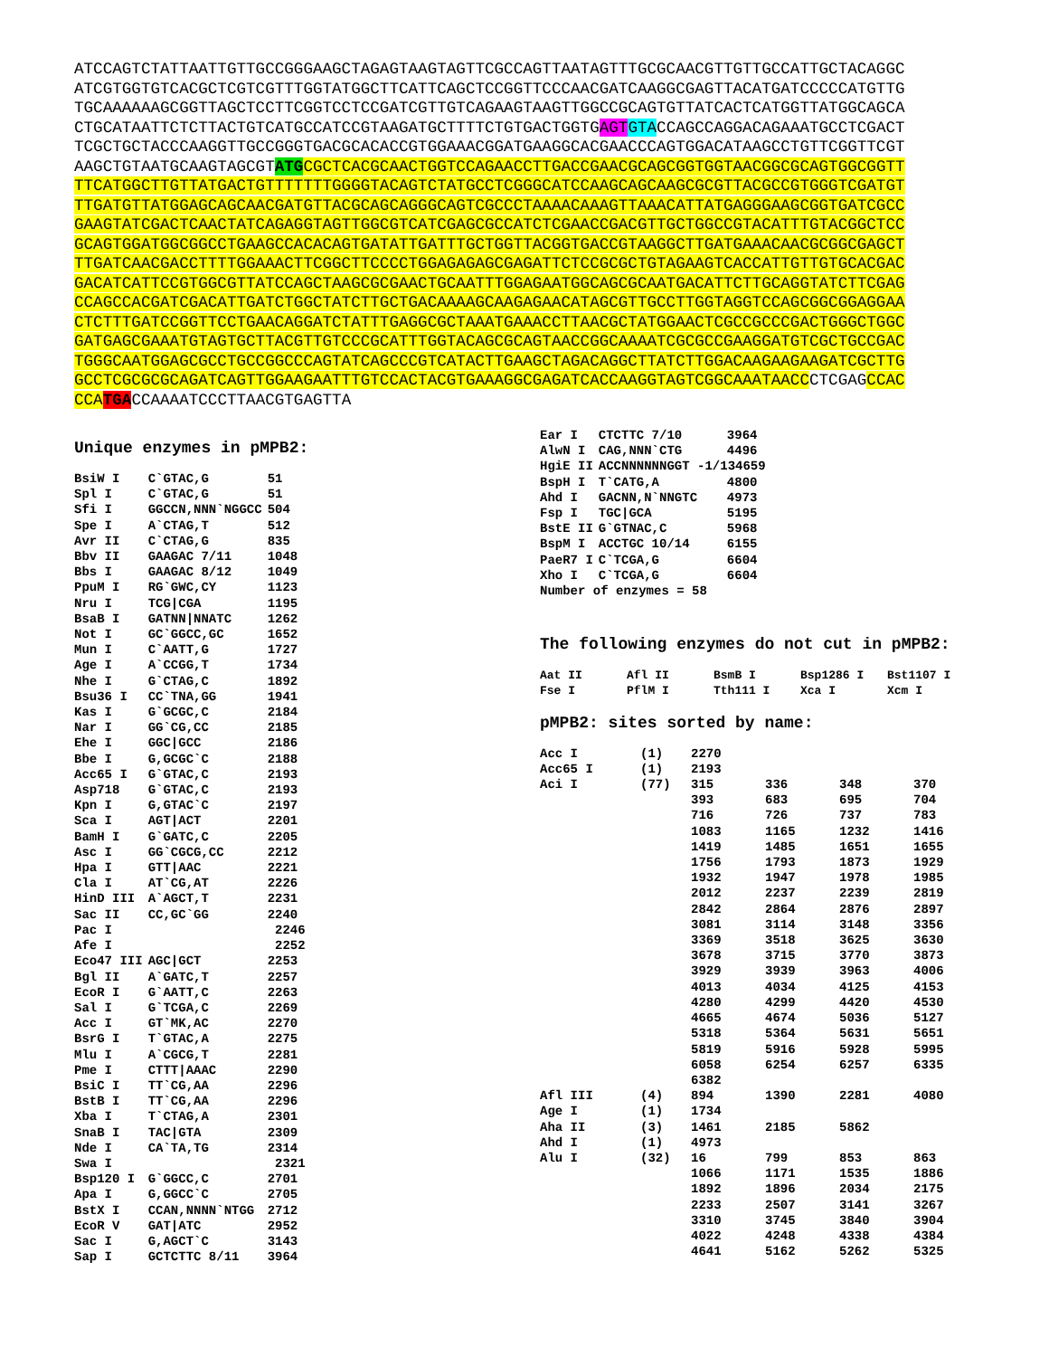ATCCAGTCTATTAATTGTTGCCGGGAAGCTAGAGTAAGTAGTTCGCCAGTTAATAGTTTGCGCAACGTTGTTGCCATTGCTACAGGC ATCGTGGTGTCACGCTCGTCGTTTGGTATGGCTTCATTCAGCTCCGGTTCCCAACGATCAAGGCGAGTTACATGATCCCCCATGTTG TGCAAAAAAGCGGTTAGCTCCTTCGGTCCTCCGATCGTTGTCAGAAGTAAGTTGGCCGCAGTGTTATCACTCATGGTTATGGCAGCA CTGCATAATTCTCTTACTGTCATGCCATCCGTAAGATGCTTTTCTGTGACTGGTGAGT GTACCAGCCAGGACAGAAATGCCTCGACT TCGCTGCTACCCAAGGTTGCCGGGTGACGCACACCGTGGAAACGGATGAAGGCACGAACCCAGTGGACATAAGCCTGTTCGGTTCGT AAGCTGTAATGCAAGTAGCGTATG CGCTCACGCAACTGGTCCAGAACCTTGACCGAACGCAGCGGTGGTAACGGCGCAGTGGCGGTT TTCATGGCTTGTTATGACTGTTTTTTTGGGGTACAGTCTATGCCTCGGGCATCCAAGCAGCAAGCGCGTTACGCCGTGGGTCGATGT TTGATGTTATGGAGCAGCAACGATGTTACGCAGCAGGGCAGTCGCCCTAAAACAAAGTTAAACATTATGAGGGAAGCGGTGATCGCC GAAGTATCGACTCAACTATCAGAGGTAGTTGGCGTCATCGAGCGCCATCTCGAACCGACGTTGCTGGCCGTACATTTGTACGGCTCC GCAGTGGATGGCGGCCTGAAGCCACACAGTGATATTGATTTGCTGGTTACGGTGACCGTAAGGCTTGATGAAACAACGCGGCGAGCT TTGATCAACGACCTTTTGGAAACTTCGGCTTCCCCTGGAGAGAGCGAGATTCTCCGCGCTGTAGAAGTCACCATTGTTGTGCACGAC GACATCATTCCGTGGCGTTATCCAGCTAAGCGCGAACTGCAATTTGGAGAATGGCAGCGCAATGACATTCTTGCAGGTATCTTCGAG CCAGCCACGATCGACATTGATCTGGCTATCTTGCTGACAAAAGCAAGAGAACATAGCGTTGCCTTGGTAGGTCCAGCGGCGGAGGAA CTCTTTGATCCGGTTCCTGAACAGGATCTATTTGAGGCGCTAAATGAAACCTTAACGCTATGGAACTCGCCGCCCGACTGGGCTGGC GATGAGCGAAATGTAGTGCTTACGTTGTCCCGCATTTGGTACAGCGCAGTAACCGGCAAAATCGCGCCGAAGGATGTCGCTGCCGAC TGGGCAATGGAGCGCCTGCCGGCCCAGTATCAGCCCGTCATACTTGAAGCTAGACAGGCTTATCTTGGACAAGAAGAAGATCGCTTG GCCTCGCGCGCAGATCAGTTGGAAGAATTTGTCCACTACGTGAAAGGCGAGATCACCAAGGTAGTCGGCAAATAACCCTCGAGCCAC CCA TGACCAAAATCCCTTAACGTGAGTTA
Unique enzymes in pMPB2:
| BsiW I | C`GTAC,G | 51 |
| Spl I | C`GTAC,G | 51 |
| Sfi I | GGCCN,NNN`NGGCC | 504 |
| Spe I | A`CTAG,T | 512 |
| Avr II | C`CTAG,G | 835 |
| Bbv II | GAAGAC 7/11 | 1048 |
| Bbs I | GAAGAC 8/12 | 1049 |
| PpuM I | RG`GWC,CY | 1123 |
| Nru I | TCG/CGA | 1195 |
| BsaB I | GATNN/NNATC | 1262 |
| Not I | GC`GGCC,GC | 1652 |
| Mun I | C`AATT,G | 1727 |
| Age I | A`CCGG,T | 1734 |
| Nhe I | G`CTAG,C | 1892 |
| Bsu36 I | CC`TNA,GG | 1941 |
| Kas I | G`GCGC,C | 2184 |
| Nar I | GG`CG,CC | 2185 |
| Ehe I | GGC/GCC | 2186 |
| Bbe I | G,GCGC`C | 2188 |
| Acc65 I | G`GTAC,C | 2193 |
| Asp718 | G`GTAC,C | 2193 |
| Kpn I | G,GTAC`C | 2197 |
| Sca I | AGT/ACT | 2201 |
| BamH I | G`GATC,C | 2205 |
| Asc I | GG`CGCG,CC | 2212 |
| Hpa I | GTT/AAC | 2221 |
| Cla I | AT`CG,AT | 2226 |
| HinD III | A`AGCT,T | 2231 |
| Sac II | CC,GC`GG | 2240 |
| Pac I | | 2246 |
| Afe I | | 2252 |
| Eco47 III | AGC/GCT | 2253 |
| Bgl II | A`GATC,T | 2257 |
| EcoR I | G`AATT,C | 2263 |
| Sal I | G`TCGA,C | 2269 |
| Acc I | GT`MK,AC | 2270 |
| BsrG I | T`GTAC,A | 2275 |
| Mlu I | A`CGCG,T | 2281 |
| Pme I | CTTT/AAAC | 2290 |
| BsiC I | TT`CG,AA | 2296 |
| BstB I | TT`CG,AA | 2296 |
| Xba I | T`CTAG,A | 2301 |
| SnaB I | TAC/GTA | 2309 |
| Nde I | CA`TA,TG | 2314 |
| Swa I | | 2321 |
| Bsp120 I | G`GGCC,C | 2701 |
| Apa I | G,GGCC`C | 2705 |
| BstX I | CCAN,NNNN`NTGG | 2712 |
| EcoR V | GAT/ATC | 2952 |
| Sac I | G,AGCT`C | 3143 |
| Sap I | GCTCTTC 8/11 | 3964 |
| Ear I | CTCTTC 7/10 | 3964 |
| AlwN I | CAG,NNN`CTG | 4496 |
| HgiE II | ACCNNNNNNGGT -1/134659 | |
| BspH I | T`CATG,A | 4800 |
| Ahd I | GACNN,N`NNGTC | 4973 |
| Fsp I | TGC/GCA | 5195 |
| BstE II | G`GTNAC,C | 5968 |
| BspM I | ACCTGC 10/14 | 6155 |
| PaeR7 I | C`TCGA,G | 6604 |
| Xho I | C`TCGA,G | 6604 |
| Number of enzymes = 58 | | |
The following enzymes do not cut in pMPB2:
| Aat II | Afl II | BsmB I | Bsp1286 I | Bst1107 I |
| Fse I | PflM I | Tth111 I | Xca I | Xcm I |
pMPB2: sites sorted by name:
| Acc I | (1) | 2270 | | | |
| Acc65 I | (1) | 2193 | | | |
| Aci I | (77) | 315 | 336 | 348 | 370 |
| | | 393 | 683 | 695 | 704 |
| | | 716 | 726 | 737 | 783 |
| | | 1083 | 1165 | 1232 | 1416 |
| | | 1419 | 1485 | 1651 | 1655 |
| | | 1756 | 1793 | 1873 | 1929 |
| | | 1932 | 1947 | 1978 | 1985 |
| | | 2012 | 2237 | 2239 | 2819 |
| | | 2842 | 2864 | 2876 | 2897 |
| | | 3081 | 3114 | 3148 | 3356 |
| | | 3369 | 3518 | 3625 | 3630 |
| | | 3678 | 3715 | 3770 | 3873 |
| | | 3929 | 3939 | 3963 | 4006 |
| | | 4013 | 4034 | 4125 | 4153 |
| | | 4280 | 4299 | 4420 | 4530 |
| | | 4665 | 4674 | 5036 | 5127 |
| | | 5318 | 5364 | 5631 | 5651 |
| | | 5819 | 5916 | 5928 | 5995 |
| | | 6058 | 6254 | 6257 | 6335 |
| | | 6382 | | | |
| Afl III | (4) | 894 | 1390 | 2281 | 4080 |
| Age I | (1) | 1734 | | | |
| Aha II | (3) | 1461 | 2185 | 5862 | |
| Ahd I | (1) | 4973 | | | |
| Alu I | (32) | 16 | 799 | 853 | 863 |
| | | 1066 | 1171 | 1535 | 1886 |
| | | 1892 | 1896 | 2034 | 2175 |
| | | 2233 | 2507 | 3141 | 3267 |
| | | 3310 | 3745 | 3840 | 3904 |
| | | 4022 | 4248 | 4338 | 4384 |
| | | 4641 | 5162 | 5262 | 5325 |